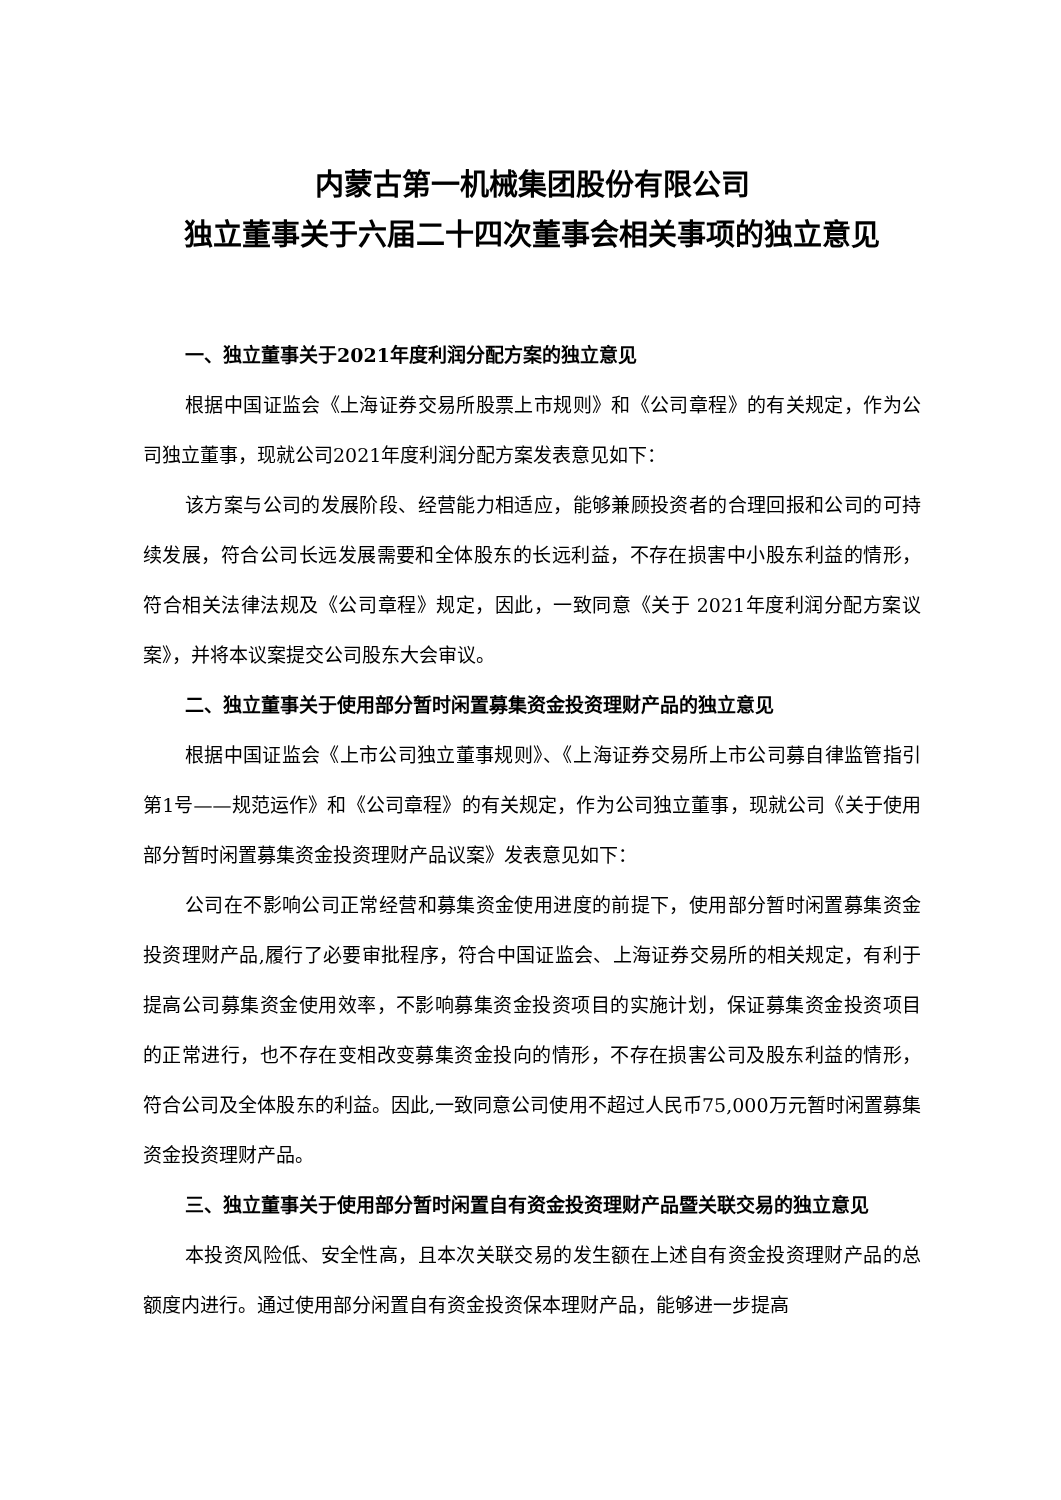内蒙古第一机械集团股份有限公司
独立董事关于六届二十四次董事会相关事项的独立意见
一、独立董事关于2021年度利润分配方案的独立意见
根据中国证监会《上海证券交易所股票上市规则》和《公司章程》的有关规定，作为公司独立董事，现就公司2021年度利润分配方案发表意见如下：
该方案与公司的发展阶段、经营能力相适应，能够兼顾投资者的合理回报和公司的可持续发展，符合公司长远发展需要和全体股东的长远利益，不存在损害中小股东利益的情形，符合相关法律法规及《公司章程》规定，因此，一致同意《关于 2021年度利润分配方案议案》，并将本议案提交公司股东大会审议。
二、独立董事关于使用部分暂时闲置募集资金投资理财产品的独立意见
根据中国证监会《上市公司独立董事规则》、《上海证券交易所上市公司募自律监管指引第1号——规范运作》和《公司章程》的有关规定，作为公司独立董事，现就公司《关于使用部分暂时闲置募集资金投资理财产品议案》发表意见如下：
公司在不影响公司正常经营和募集资金使用进度的前提下，使用部分暂时闲置募集资金投资理财产品,履行了必要审批程序，符合中国证监会、上海证券交易所的相关规定，有利于提高公司募集资金使用效率，不影响募集资金投资项目的实施计划，保证募集资金投资项目的正常进行，也不存在变相改变募集资金投向的情形，不存在损害公司及股东利益的情形，符合公司及全体股东的利益。因此,一致同意公司使用不超过人民币75,000万元暂时闲置募集资金投资理财产品。
三、独立董事关于使用部分暂时闲置自有资金投资理财产品暨关联交易的独立意见
本投资风险低、安全性高，且本次关联交易的发生额在上述自有资金投资理财产品的总额度内进行。通过使用部分闲置自有资金投资保本理财产品，能够进一步提高